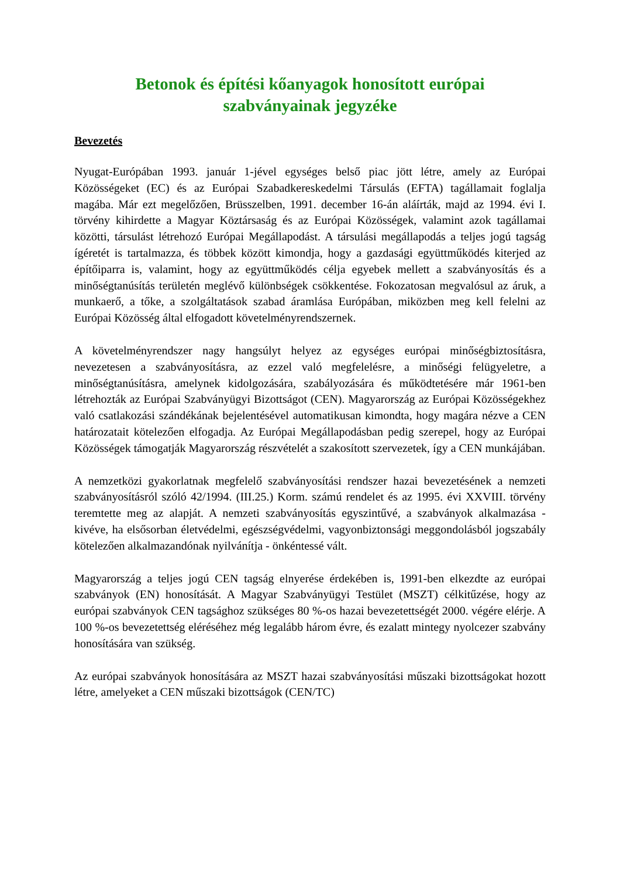Betonok és építési kőanyagok honosított európai
szabványainak jegyzéke
Bevezetés
Nyugat-Európában 1993. január 1-jével egységes belső piac jött létre, amely az Európai Közösségeket (EC) és az Európai Szabadkereskedelmi Társulás (EFTA) tagállamait foglalja magába. Már ezt megelőzően, Brüsszelben, 1991. december 16-án aláírták, majd az 1994. évi I. törvény kihirdette a Magyar Köztársaság és az Európai Közösségek, valamint azok tagállamai közötti, társulást létrehozó Európai Megállapodást. A társulási megállapodás a teljes jogú tagság ígéretét is tartalmazza, és többek között kimondja, hogy a gazdasági együttműködés kiterjed az építőiparra is, valamint, hogy az együttműködés célja egyebek mellett a szabványosítás és a minőségtanúsítás területén meglévő különbségek csökkentése. Fokozatosan megvalósul az áruk, a munkaerő, a tőke, a szolgáltatások szabad áramlása Európában, miközben meg kell felelni az Európai Közösség által elfogadott követelményrendszernek.
A követelményrendszer nagy hangsúlyt helyez az egységes európai minőségbiztosításra, nevezetesen a szabványosításra, az ezzel való megfelelésre, a minőségi felügyeletre, a minőségtanúsításra, amelynek kidolgozására, szabályozására és működtetésére már 1961-ben létrehozták az Európai Szabványügyi Bizottságot (CEN). Magyarország az Európai Közösségekhez való csatlakozási szándékának bejelentésével automatikusan kimondta, hogy magára nézve a CEN határozatait kötelezően elfogadja. Az Európai Megállapodásban pedig szerepel, hogy az Európai Közösségek támogatják Magyarország részvételét a szakosított szervezetek, így a CEN munkájában.
A nemzetközi gyakorlatnak megfelelő szabványosítási rendszer hazai bevezetésének a nemzeti szabványosításról szóló 42/1994. (III.25.) Korm. számú rendelet és az 1995. évi XXVIII. törvény teremtette meg az alapját. A nemzeti szabványosítás egyszintűvé, a szabványok alkalmazása - kivéve, ha elsősorban életvédelmi, egészségvédelmi, vagyonbiztonsági meggondolásból jogszabály kötelezően alkalmazandónak nyilvánítja - önkéntessé vált.
Magyarország a teljes jogú CEN tagság elnyerése érdekében is, 1991-ben elkezdte az európai szabványok (EN) honosítását. A Magyar Szabványügyi Testület (MSZT) célkitűzése, hogy az európai szabványok CEN tagsághoz szükséges 80 %-os hazai bevezetettségét 2000. végére elérje. A 100 %-os bevezetettség eléréséhez még legalább három évre, és ezalatt mintegy nyolcezer szabvány honosítására van szükség.
Az európai szabványok honosítására az MSZT hazai szabványosítási műszaki bizottságokat hozott létre, amelyeket a CEN műszaki bizottságok (CEN/TC)